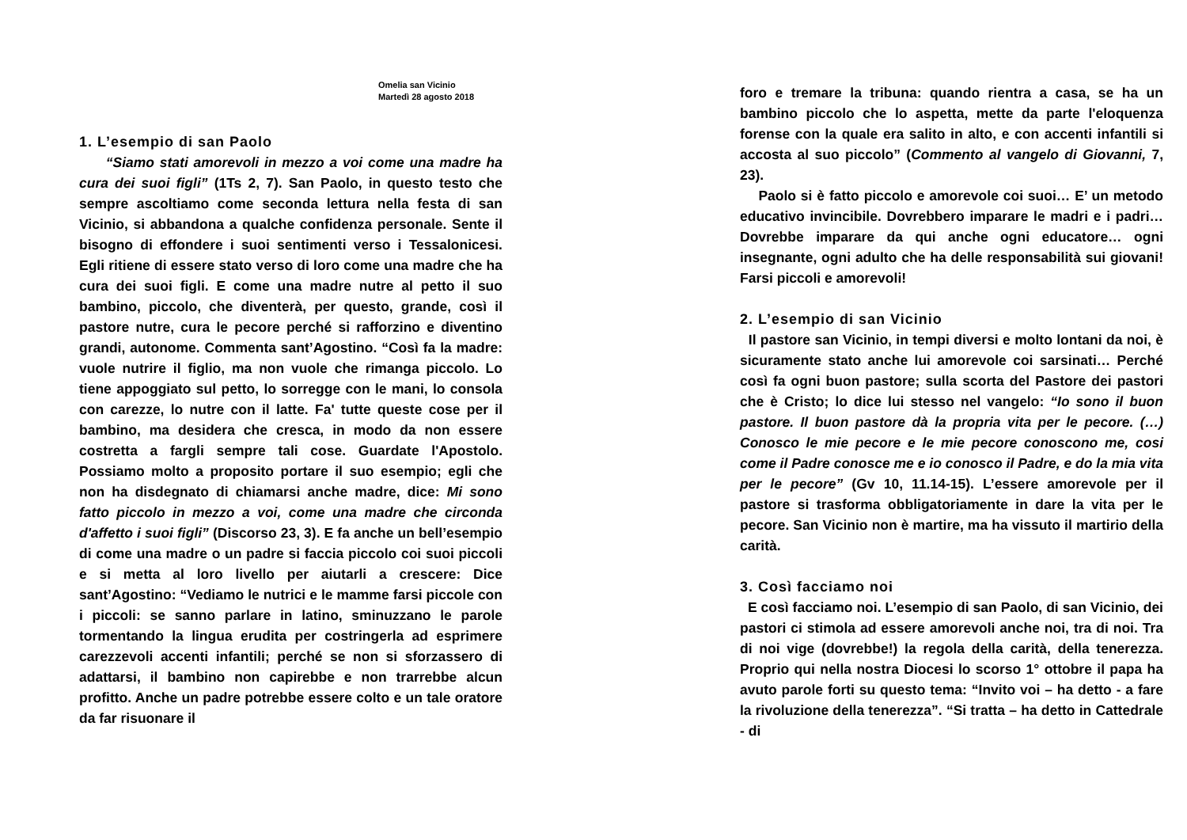Omelia san Vicinio
Martedì 28 agosto 2018
1. L’esempio di san Paolo
“Siamo stati amorevoli in mezzo a voi come una madre ha cura dei suoi figli” (1Ts 2, 7). San Paolo, in questo testo che sempre ascoltiamo come seconda lettura nella festa di san Vicinio, si abbandona a qualche confidenza personale. Sente il bisogno di effondere i suoi sentimenti verso i Tessalonicesi. Egli ritiene di essere stato verso di loro come una madre che ha cura dei suoi figli. E come una madre nutre al petto il suo bambino, piccolo, che diventerà, per questo, grande, così il pastore nutre, cura le pecore perché si rafforzino e diventino grandi, autonome. Commenta sant’Agostino. “Così fa la madre: vuole nutrire il figlio, ma non vuole che rimanga piccolo. Lo tiene appoggiato sul petto, lo sorregge con le mani, lo consola con carezze, lo nutre con il latte. Fa' tutte queste cose per il bambino, ma desidera che cresca, in modo da non essere costretta a fargli sempre tali cose. Guardate l'Apostolo. Possiamo molto a proposito portare il suo esempio; egli che non ha disdegnato di chiamarsi anche madre, dice: Mi sono fatto piccolo in mezzo a voi, come una madre che circonda d'affetto i suoi figli” (Discorso 23, 3). E fa anche un bell’esempio di come una madre o un padre si faccia piccolo coi suoi piccoli e si metta al loro livello per aiutarli a crescere: Dice sant’Agostino: “Vediamo le nutrici e le mamme farsi piccole con i piccoli: se sanno parlare in latino, sminuzzano le parole tormentando la lingua erudita per costringerla ad esprimere carezzevoli accenti infantili; perché se non si sforzassero di adattarsi, il bambino non capirebbe e non trarrebbe alcun profitto. Anche un padre potrebbe essere colto e un tale oratore da far risuonare il
foro e tremare la tribuna: quando rientra a casa, se ha un bambino piccolo che lo aspetta, mette da parte l'eloquenza forense con la quale era salito in alto, e con accenti infantili si accosta al suo piccolo” (Commento al vangelo di Giovanni, 7, 23).
Paolo si è fatto piccolo e amorevole coi suoi… E’ un metodo educativo invincibile. Dovrebbero imparare le madri e i padri… Dovrebbe imparare da qui anche ogni educatore… ogni insegnante, ogni adulto che ha delle responsabilità sui giovani! Farsi piccoli e amorevoli!
2. L’esempio di san Vicinio
Il pastore san Vicinio, in tempi diversi e molto lontani da noi, è sicuramente stato anche lui amorevole coi sarsinati… Perché così fa ogni buon pastore; sulla scorta del Pastore dei pastori che è Cristo; lo dice lui stesso nel vangelo: “Io sono il buon pastore. Il buon pastore dà la propria vita per le pecore. (…) Conosco le mie pecore e le mie pecore conoscono me, cosi come il Padre conosce me e io conosco il Padre, e do la mia vita per le pecore” (Gv 10, 11.14-15). L’essere amorevole per il pastore si trasforma obbligatoriamente in dare la vita per le pecore. San Vicinio non è martire, ma ha vissuto il martirio della carità.
3. Così facciamo noi
E così facciamo noi. L’esempio di san Paolo, di san Vicinio, dei pastori ci stimola ad essere amorevoli anche noi, tra di noi. Tra di noi vige (dovrebbe!) la regola della carità, della tenerezza. Proprio qui nella nostra Diocesi lo scorso 1° ottobre il papa ha avuto parole forti su questo tema: “Invito voi – ha detto - a fare la rivoluzione della tenerezza”. “Si tratta – ha detto in Cattedrale - di